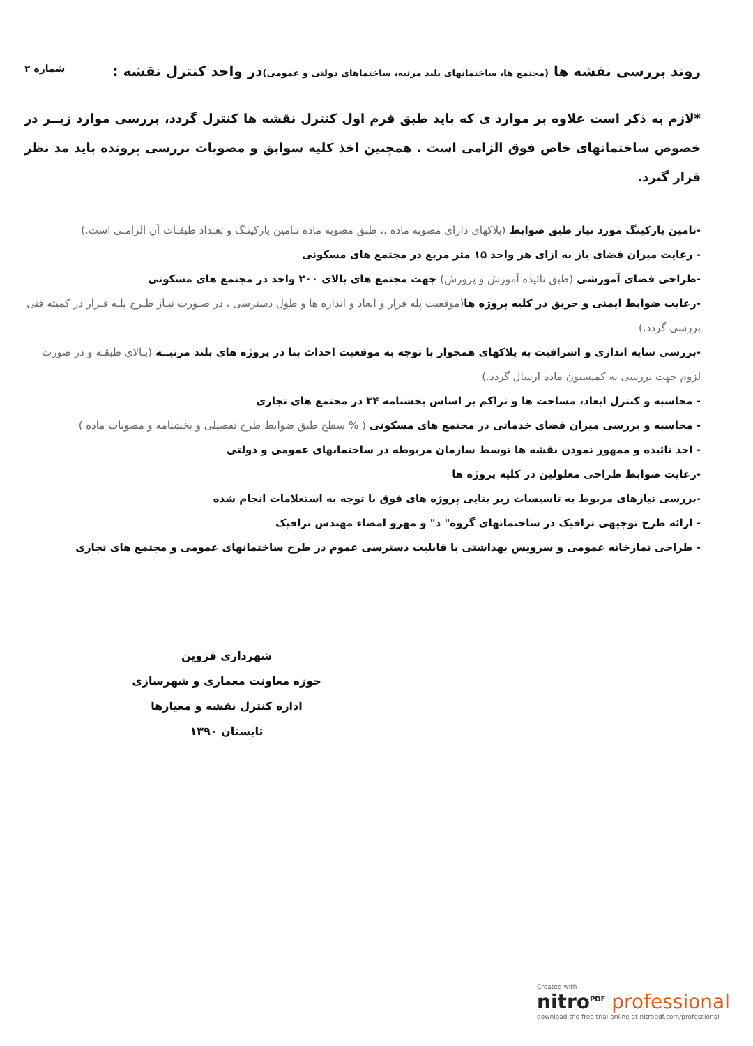روند بررسی نقشه ها (مجتمع ها، ساختمانهای بلند مرتبه، ساختماهای دولتی و عمومی) در واحد کنترل نقشه :
شماره ۲
*لازم به ذکر است علاوه بر موارد ی که باید طبق فرم اول کنترل نقشه ها کنترل گردد، بررسی موارد زیــر در خصوص ساختمانهای خاص فوق الزامی است . همچنین اخذ کلیه سوابق و مصوبات بررسی پرونده باید مد نظر قرار گیرد.
-تامین پارکینگ مورد نیاز طبق ضوابط (پلاکهای دارای مصوبه ماده ،، طبق مصوبه ماده تـامین پارکینـگ و تعـداد طبقـات آن الزامـی است.)
- رعایت میزان فضای باز به ازای هر واحد ۱۵ متر مربع در مجتمع های مسکونی
-طراحی فضای آموزشی (طبق تائیده آموزش و پرورش) جهت مجتمع های بالای ۲۰۰ واحد در مجتمع های مسکونی
-رعایت ضوابط ایمنی و حریق در کلیه پروژه ها(موقعیت پله فرار و ابعاد و اندازه ها و طول دسترسی ، در صـورت نیـاز طـرح پلـه فـرار در کمیته فنی بررسی گردد.)
-بررسی سایه اندازی و اشرافیت به پلاکهای همجوار با توجه به موقعیت احداث بنا در پروژه های بلند مرتبــه (بـالای طبقـه و در صورت لزوم جهت بررسی به کمیسیون ماده ارسال گردد.)
- محاسبه و کنترل ابعاد، مساحت ها و تراکم بر اساس بخشنامه ۳۴ در مجتمع های تجاری
- محاسبه و بررسی میزان فضای خدماتی در مجتمع های مسکونی ( % سطح طبق ضوابط طرح تفصیلی و بخشنامه و مصوبات ماده )
- اخذ تائیده و ممهور نمودن نقشه ها توسط سازمان مربوطه در ساختمانهای عمومی و دولتی
-رعایت ضوابط طراحی معلولین در کلیه پروژه ها
-بررسی نیازهای مربوط به تاسیسات زیر بنایی پروژه های فوق با توجه به استعلامات انجام شده
- ارائه طرح توجیهی ترافیک در ساختمانهای گروه" د" و مهرو امضاء مهندس ترافیک
- طراحی نمازخانه عمومی و سرویس بهداشتی با قابلیت دسترسی عموم در طرح ساختمانهای عمومی و مجتمع های تجاری
شهرداری قزوین
حوزه معاونت معماری و شهرسازی
اداره کنترل نقشه و معیارها
تابستان ۱۳۹۰
Created with
nitro<sup>PDF</sup> professional
download the free trial online at nitropdf.com/professional